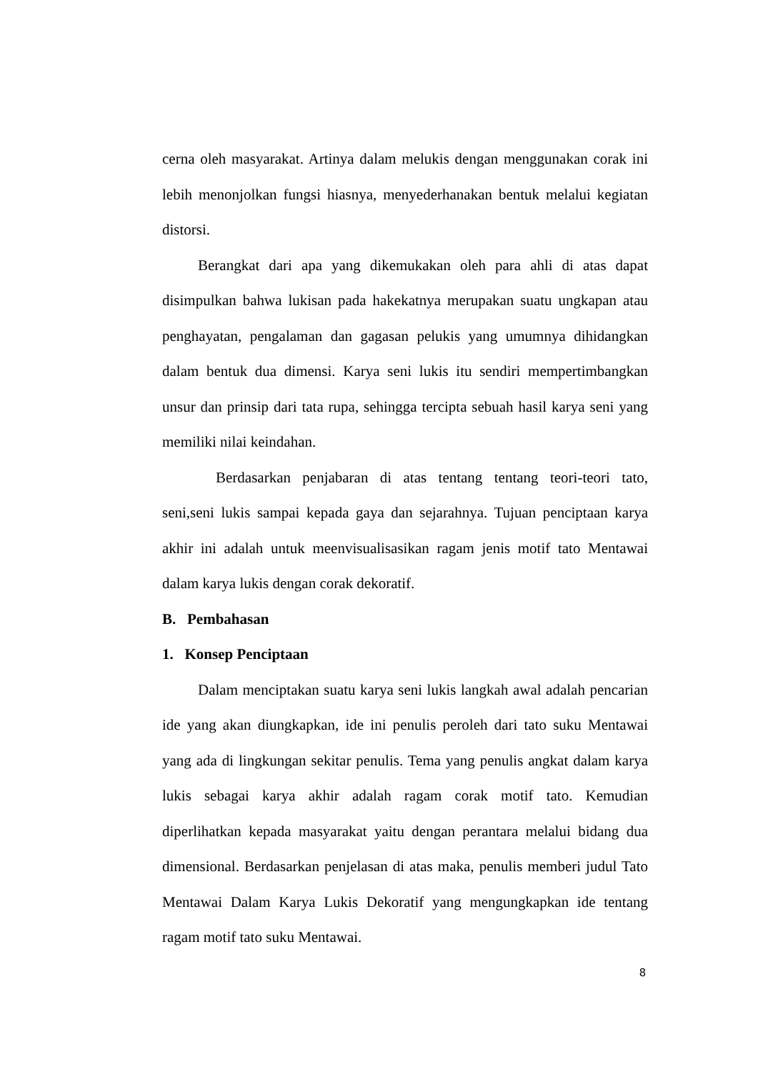cerna oleh masyarakat. Artinya dalam melukis dengan menggunakan corak ini lebih menonjolkan fungsi hiasnya, menyederhanakan bentuk melalui kegiatan distorsi.
Berangkat dari apa yang dikemukakan oleh para ahli di atas dapat disimpulkan bahwa lukisan pada hakekatnya merupakan suatu ungkapan atau penghayatan, pengalaman dan gagasan pelukis yang umumnya dihidangkan dalam bentuk dua dimensi. Karya seni lukis itu sendiri mempertimbangkan unsur dan prinsip dari tata rupa, sehingga tercipta sebuah hasil karya seni yang memiliki nilai keindahan.
Berdasarkan penjabaran di atas tentang tentang teori-teori tato, seni,seni lukis sampai kepada gaya dan sejarahnya. Tujuan penciptaan karya akhir ini adalah untuk meenvisualisasikan ragam jenis motif tato Mentawai dalam karya lukis dengan corak dekoratif.
B. Pembahasan
1. Konsep Penciptaan
Dalam menciptakan suatu karya seni lukis langkah awal adalah pencarian ide yang akan diungkapkan, ide ini penulis peroleh dari tato suku Mentawai yang ada di lingkungan sekitar penulis. Tema yang penulis angkat dalam karya lukis sebagai karya akhir adalah ragam corak motif tato. Kemudian diperlihatkan kepada masyarakat yaitu dengan perantara melalui bidang dua dimensional. Berdasarkan penjelasan di atas maka, penulis memberi judul Tato Mentawai Dalam Karya Lukis Dekoratif yang mengungkapkan ide tentang ragam motif tato suku Mentawai.
8